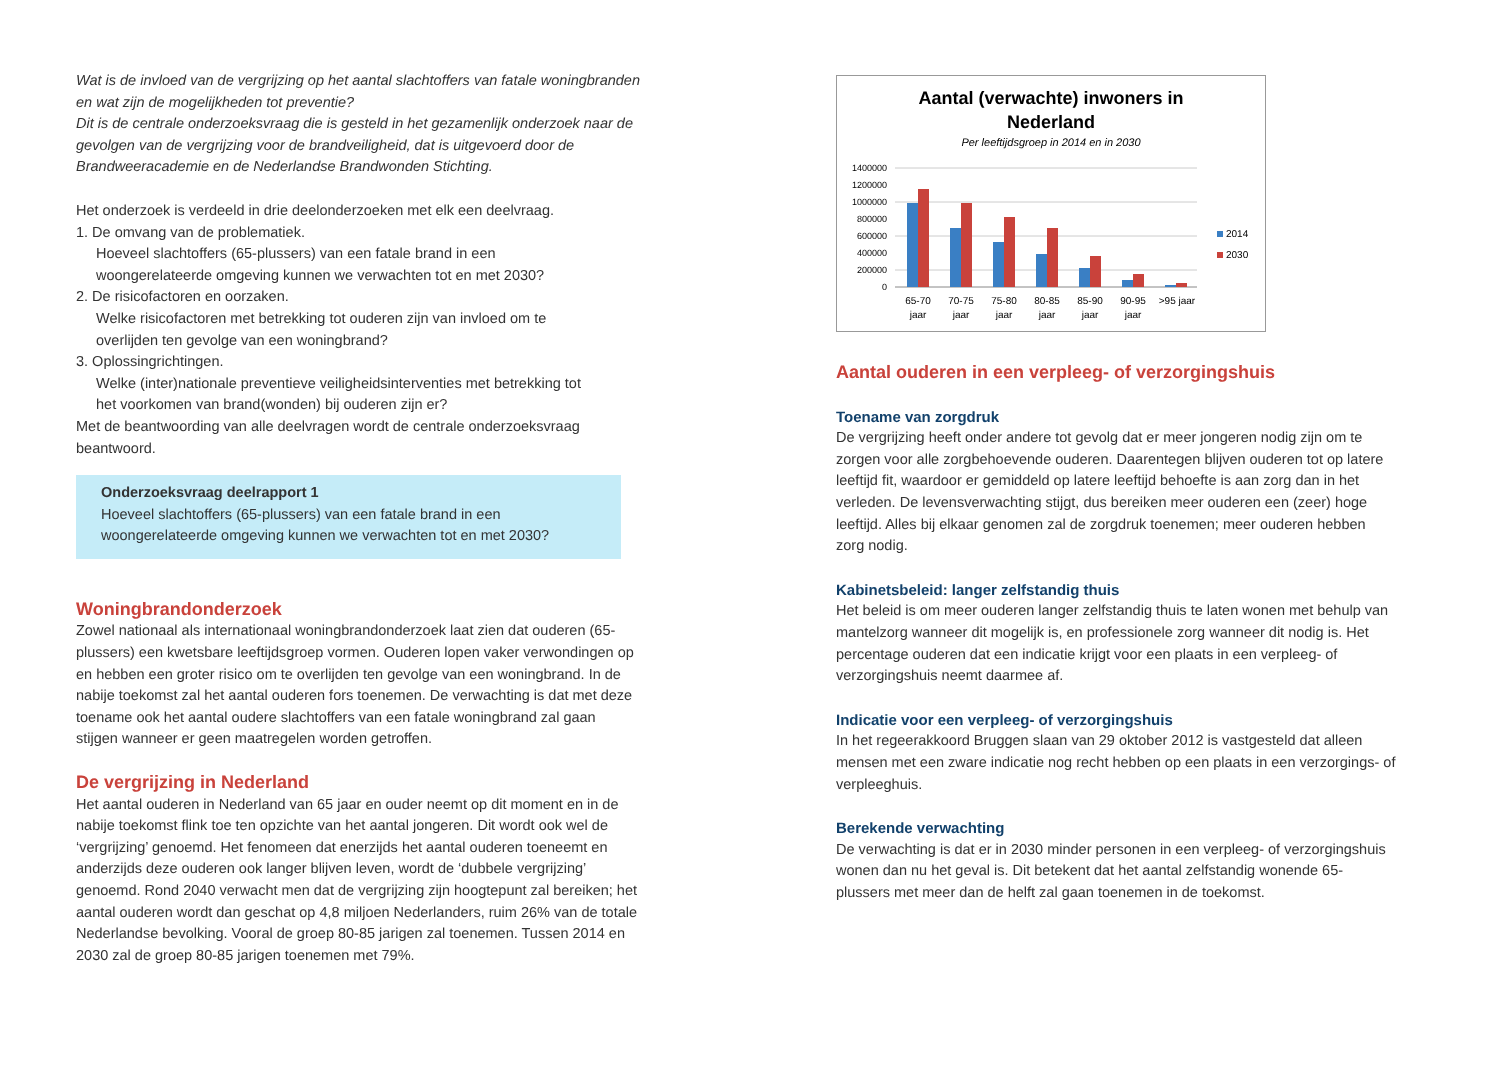Wat is de invloed van de vergrijzing op het aantal slachtoffers van fatale woningbranden en wat zijn de mogelijkheden tot preventie?
Dit is de centrale onderzoeksvraag die is gesteld in het gezamenlijk onderzoek naar de gevolgen van de vergrijzing voor de brandveiligheid, dat is uitgevoerd door de Brandweeracademie en de Nederlandse Brandwonden Stichting.
Het onderzoek is verdeeld in drie deelonderzoeken met elk een deelvraag.
1. De omvang van de problematiek.
Hoeveel slachtoffers (65-plussers) van een fatale brand in een
woongerelateerde omgeving kunnen we verwachten tot en met 2030?
2. De risicofactoren en oorzaken.
Welke risicofactoren met betrekking tot ouderen zijn van invloed om te
overlijden ten gevolge van een woningbrand?
3. Oplossingrichtingen.
Welke (inter)nationale preventieve veiligheidsinterventies met betrekking tot
het voorkomen van brand(wonden) bij ouderen zijn er?
Met de beantwoording van alle deelvragen wordt de centrale onderzoeksvraag beantwoord.
Onderzoeksvraag deelrapport 1
Hoeveel slachtoffers (65-plussers) van een fatale brand in een woongerelateerde omgeving kunnen we verwachten tot en met 2030?
Woningbrandonderzoek
Zowel nationaal als internationaal woningbrandonderzoek laat zien dat ouderen (65-plussers) een kwetsbare leeftijdsgroep vormen. Ouderen lopen vaker verwondingen op en hebben een groter risico om te overlijden ten gevolge van een woningbrand. In de nabije toekomst zal het aantal ouderen fors toenemen. De verwachting is dat met deze toename ook het aantal oudere slachtoffers van een fatale woningbrand zal gaan stijgen wanneer er geen maatregelen worden getroffen.
De vergrijzing in Nederland
Het aantal ouderen in Nederland van 65 jaar en ouder neemt op dit moment en in de nabije toekomst flink toe ten opzichte van het aantal jongeren. Dit wordt ook wel de ‘vergrijzing’ genoemd. Het fenomeen dat enerzijds het aantal ouderen toeneemt en anderzijds deze ouderen ook langer blijven leven, wordt de ‘dubbele vergrijzing’ genoemd. Rond 2040 verwacht men dat de vergrijzing zijn hoogtepunt zal bereiken; het aantal ouderen wordt dan geschat op 4,8 miljoen Nederlanders, ruim 26% van de totale Nederlandse bevolking. Vooral de groep 80-85 jarigen zal toenemen. Tussen 2014 en 2030 zal de groep 80-85 jarigen toenemen met 79%.
Aantal (verwachte) inwoners in
Nederland
Per leeftijdsgroep in 2014 en in 2030
1400000
1200000
1000000
800000
600000
400000
200000
0
65-70
70-75
75-80
80-85
85-90
90-95
>95 jaar
jaar
jaar
jaar
jaar
jaar
jaar
2014
2030
Aantal ouderen in een verpleeg- of verzorgingshuis
Toename van zorgdruk
De vergrijzing heeft onder andere tot gevolg dat er meer jongeren nodig zijn om te zorgen voor alle zorgbehoevende ouderen. Daarentegen blijven ouderen tot op latere leeftijd fit, waardoor er gemiddeld op latere leeftijd behoefte is aan zorg dan in het verleden. De levensverwachting stijgt, dus bereiken meer ouderen een (zeer) hoge leeftijd. Alles bij elkaar genomen zal de zorgdruk toenemen; meer ouderen hebben zorg nodig.
Kabinetsbeleid: langer zelfstandig thuis
Het beleid is om meer ouderen langer zelfstandig thuis te laten wonen met behulp van mantelzorg wanneer dit mogelijk is, en professionele zorg wanneer dit nodig is. Het percentage ouderen dat een indicatie krijgt voor een plaats in een verpleeg- of verzorgingshuis neemt daarmee af.
Indicatie voor een verpleeg- of verzorgingshuis
In het regeerakkoord Bruggen slaan van 29 oktober 2012 is vastgesteld dat alleen mensen met een zware indicatie nog recht hebben op een plaats in een verzorgings- of verpleeghuis.
Berekende verwachting
De verwachting is dat er in 2030 minder personen in een verpleeg- of verzorgingshuis wonen dan nu het geval is. Dit betekent dat het aantal zelfstandig wonende 65-plussers met meer dan de helft zal gaan toenemen in de toekomst.